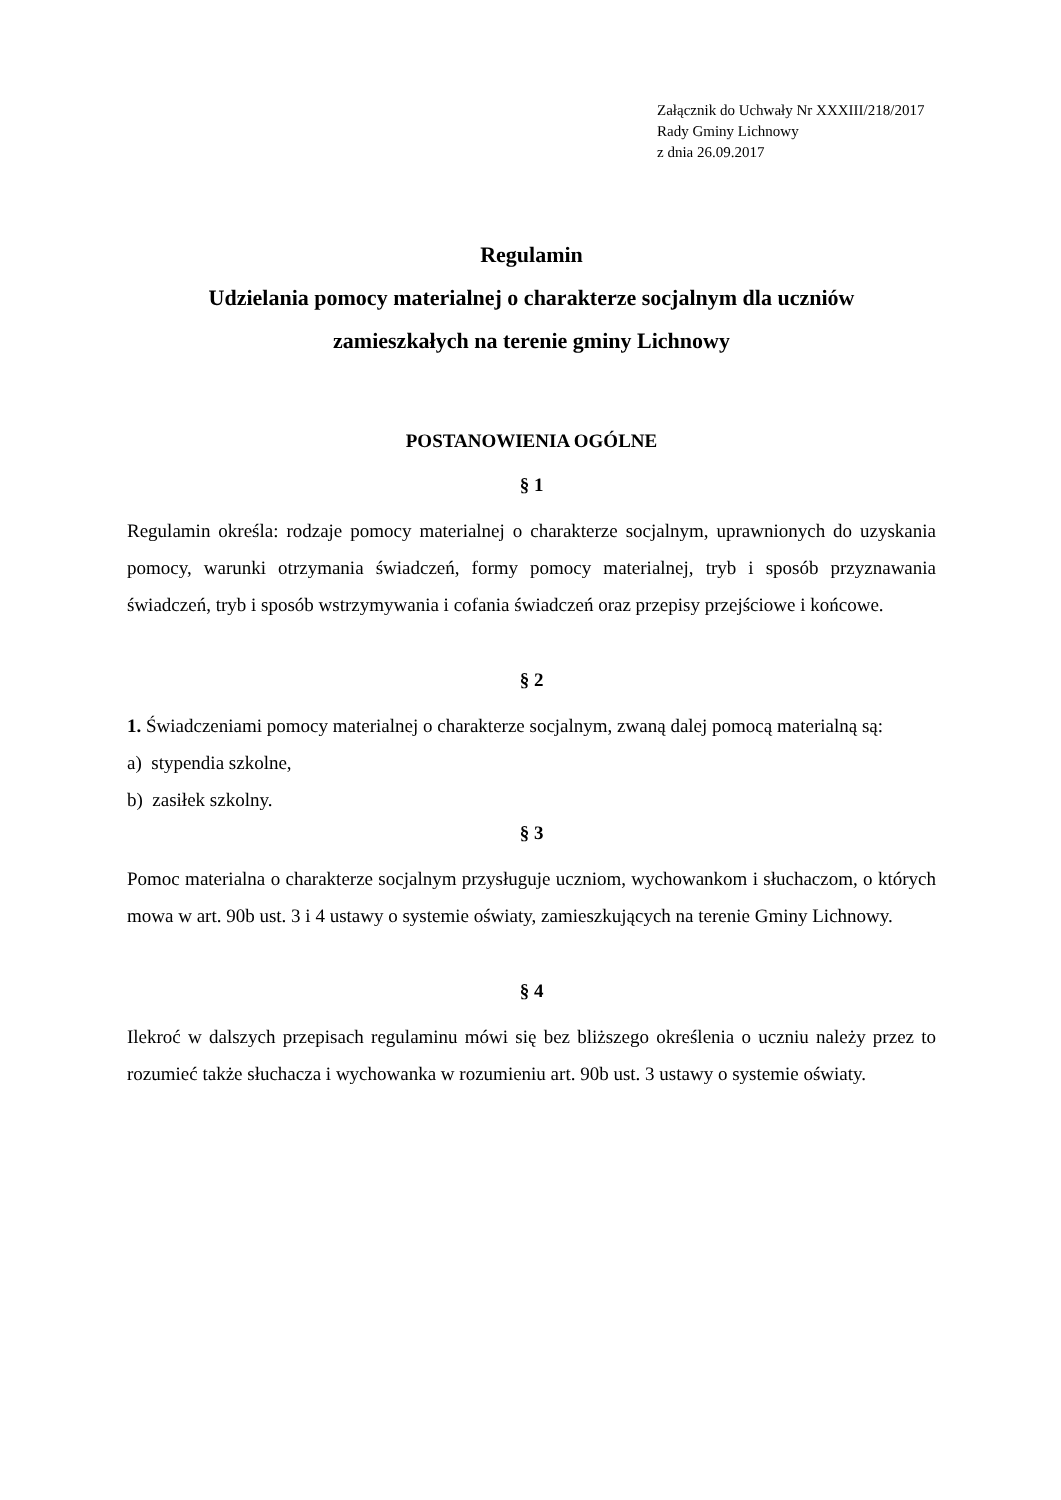Załącznik do Uchwały Nr XXXIII/218/2017
Rady Gminy Lichnowy
z dnia 26.09.2017
Regulamin
Udzielania pomocy materialnej o charakterze socjalnym dla uczniów
zamieszkałych na terenie gminy Lichnowy
POSTANOWIENIA OGÓLNE
§ 1
Regulamin określa: rodzaje pomocy materialnej o charakterze socjalnym, uprawnionych do uzyskania pomocy, warunki otrzymania świadczeń, formy pomocy materialnej, tryb i sposób przyznawania świadczeń, tryb i sposób wstrzymywania i cofania świadczeń oraz przepisy przejściowe i końcowe.
§ 2
1. Świadczeniami pomocy materialnej o charakterze socjalnym, zwaną dalej pomocą materialną są:
a) stypendia szkolne,
b) zasiłek szkolny.
§ 3
Pomoc materialna o charakterze socjalnym przysługuje uczniom, wychowankom i słuchaczom, o których mowa w art. 90b ust. 3 i 4 ustawy o systemie oświaty, zamieszkujących na terenie Gminy Lichnowy.
§ 4
Ilekroć w dalszych przepisach regulaminu mówi się bez bliższego określenia o uczniu należy przez to rozumieć także słuchacza i wychowanka w rozumieniu art. 90b ust. 3 ustawy o systemie oświaty.